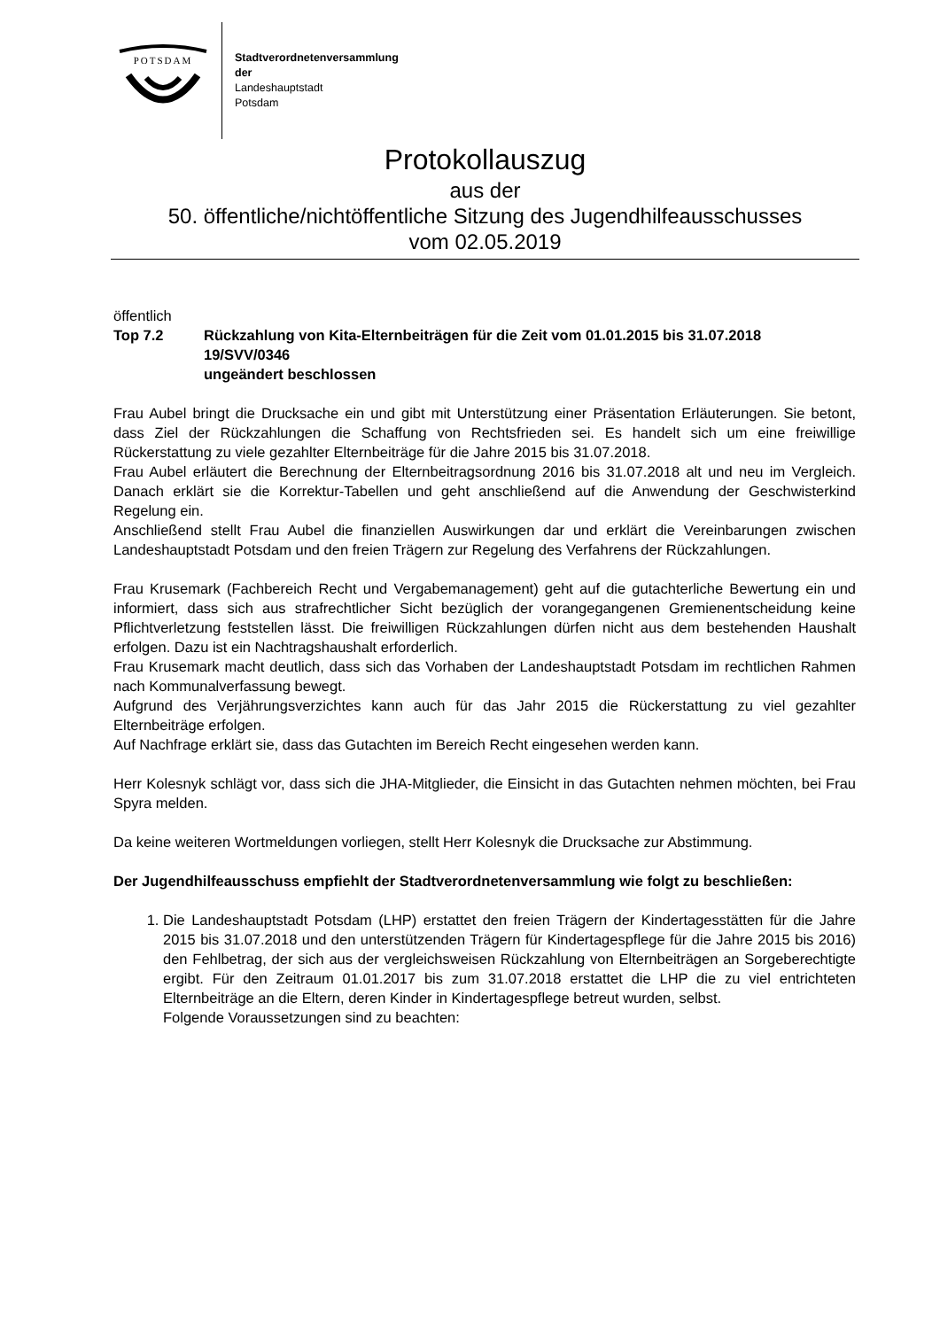POTSDAM
Stadtverordnetenversammlung
der
Landeshauptstadt
Potsdam
Protokollauszug
aus der
50. öffentliche/nichtöffentliche Sitzung des Jugendhilfeausschusses
vom 02.05.2019
öffentlich
Top 7.2 Rückzahlung von Kita-Elternbeiträgen für die Zeit vom 01.01.2015 bis 31.07.2018
19/SVV/0346
ungeändert beschlossen
Frau Aubel bringt die Drucksache ein und gibt mit Unterstützung einer Präsentation Erläuterungen. Sie betont, dass Ziel der Rückzahlungen die Schaffung von Rechtsfrieden sei. Es handelt sich um eine freiwillige Rückerstattung zu viele gezahlter Elternbeiträge für die Jahre 2015 bis 31.07.2018.
Frau Aubel erläutert die Berechnung der Elternbeitragsordnung 2016 bis 31.07.2018 alt und neu im Vergleich. Danach erklärt sie die Korrektur-Tabellen und geht anschließend auf die Anwendung der Geschwisterkind Regelung ein.
Anschließend stellt Frau Aubel die finanziellen Auswirkungen dar und erklärt die Vereinbarungen zwischen Landeshauptstadt Potsdam und den freien Trägern zur Regelung des Verfahrens der Rückzahlungen.
Frau Krusemark (Fachbereich Recht und Vergabemanagement) geht auf die gutachterliche Bewertung ein und informiert, dass sich aus strafrechtlicher Sicht bezüglich der vorangegangenen Gremienentscheidung keine Pflichtverletzung feststellen lässt. Die freiwilligen Rückzahlungen dürfen nicht aus dem bestehenden Haushalt erfolgen. Dazu ist ein Nachtragshaushalt erforderlich.
Frau Krusemark macht deutlich, dass sich das Vorhaben der Landeshauptstadt Potsdam im rechtlichen Rahmen nach Kommunalverfassung bewegt.
Aufgrund des Verjährungsverzichtes kann auch für das Jahr 2015 die Rückerstattung zu viel gezahlter Elternbeiträge erfolgen.
Auf Nachfrage erklärt sie, dass das Gutachten im Bereich Recht eingesehen werden kann.
Herr Kolesnyk schlägt vor, dass sich die JHA-Mitglieder, die Einsicht in das Gutachten nehmen möchten, bei Frau Spyra melden.
Da keine weiteren Wortmeldungen vorliegen, stellt Herr Kolesnyk die Drucksache zur Abstimmung.
Der Jugendhilfeausschuss empfiehlt der Stadtverordnetenversammlung wie folgt zu beschließen:
1. Die Landeshauptstadt Potsdam (LHP) erstattet den freien Trägern der Kindertagesstätten für die Jahre 2015 bis 31.07.2018 und den unterstützenden Trägern für Kindertagespflege für die Jahre 2015 bis 2016) den Fehlbetrag, der sich aus der vergleichsweisen Rückzahlung von Elternbeiträgen an Sorgeberechtigte ergibt. Für den Zeitraum 01.01.2017 bis zum 31.07.2018 erstattet die LHP die zu viel entrichteten Elternbeiträge an die Eltern, deren Kinder in Kindertagespflege betreut wurden, selbst.
Folgende Voraussetzungen sind zu beachten: